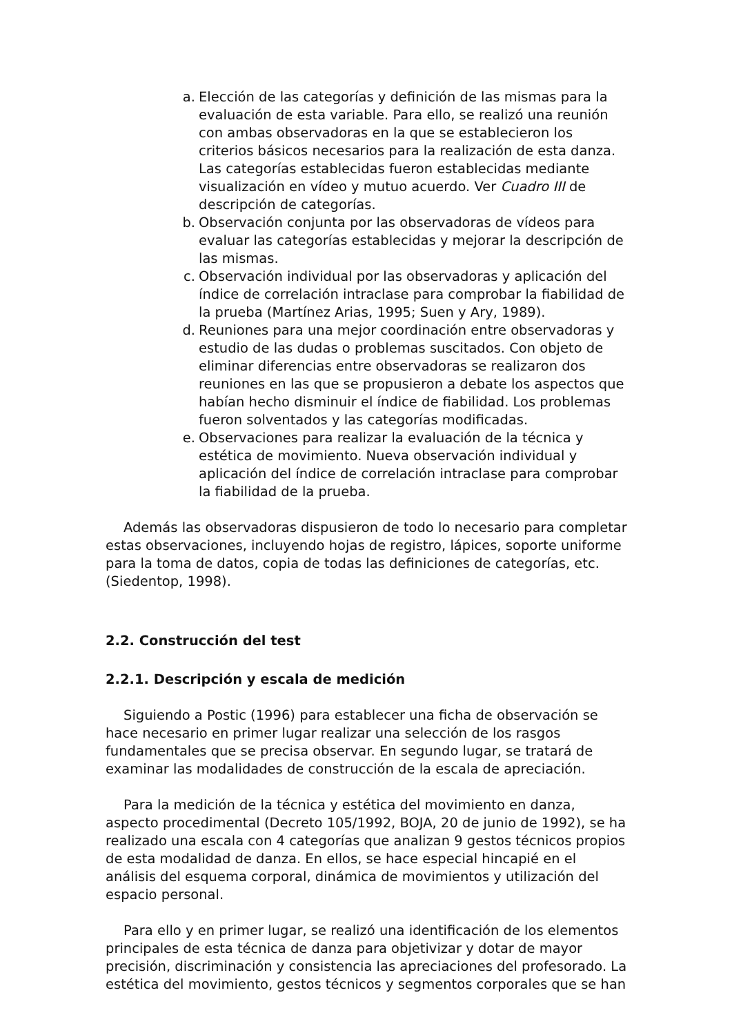a. Elección de las categorías y definición de las mismas para la evaluación de esta variable. Para ello, se realizó una reunión con ambas observadoras en la que se establecieron los criterios básicos necesarios para la realización de esta danza. Las categorías establecidas fueron establecidas mediante visualización en vídeo y mutuo acuerdo. Ver Cuadro III de descripción de categorías.
b. Observación conjunta por las observadoras de vídeos para evaluar las categorías establecidas y mejorar la descripción de las mismas.
c. Observación individual por las observadoras y aplicación del índice de correlación intraclase para comprobar la fiabilidad de la prueba (Martínez Arias, 1995; Suen y Ary, 1989).
d. Reuniones para una mejor coordinación entre observadoras y estudio de las dudas o problemas suscitados. Con objeto de eliminar diferencias entre observadoras se realizaron dos reuniones en las que se propusieron a debate los aspectos que habían hecho disminuir el índice de fiabilidad. Los problemas fueron solventados y las categorías modificadas.
e. Observaciones para realizar la evaluación de la técnica y estética de movimiento. Nueva observación individual y aplicación del índice de correlación intraclase para comprobar la fiabilidad de la prueba.
Además las observadoras dispusieron de todo lo necesario para completar estas observaciones, incluyendo hojas de registro, lápices, soporte uniforme para la toma de datos, copia de todas las definiciones de categorías, etc. (Siedentop, 1998).
2.2. Construcción del test
2.2.1. Descripción y escala de medición
Siguiendo a Postic (1996) para establecer una ficha de observación se hace necesario en primer lugar realizar una selección de los rasgos fundamentales que se precisa observar. En segundo lugar, se tratará de examinar las modalidades de construcción de la escala de apreciación.
Para la medición de la técnica y estética del movimiento en danza, aspecto procedimental (Decreto 105/1992, BOJA, 20 de junio de 1992), se ha realizado una escala con 4 categorías que analizan 9 gestos técnicos propios de esta modalidad de danza. En ellos, se hace especial hincapié en el análisis del esquema corporal, dinámica de movimientos y utilización del espacio personal.
Para ello y en primer lugar, se realizó una identificación de los elementos principales de esta técnica de danza para objetivizar y dotar de mayor precisión, discriminación y consistencia las apreciaciones del profesorado. La estética del movimiento, gestos técnicos y segmentos corporales que se han